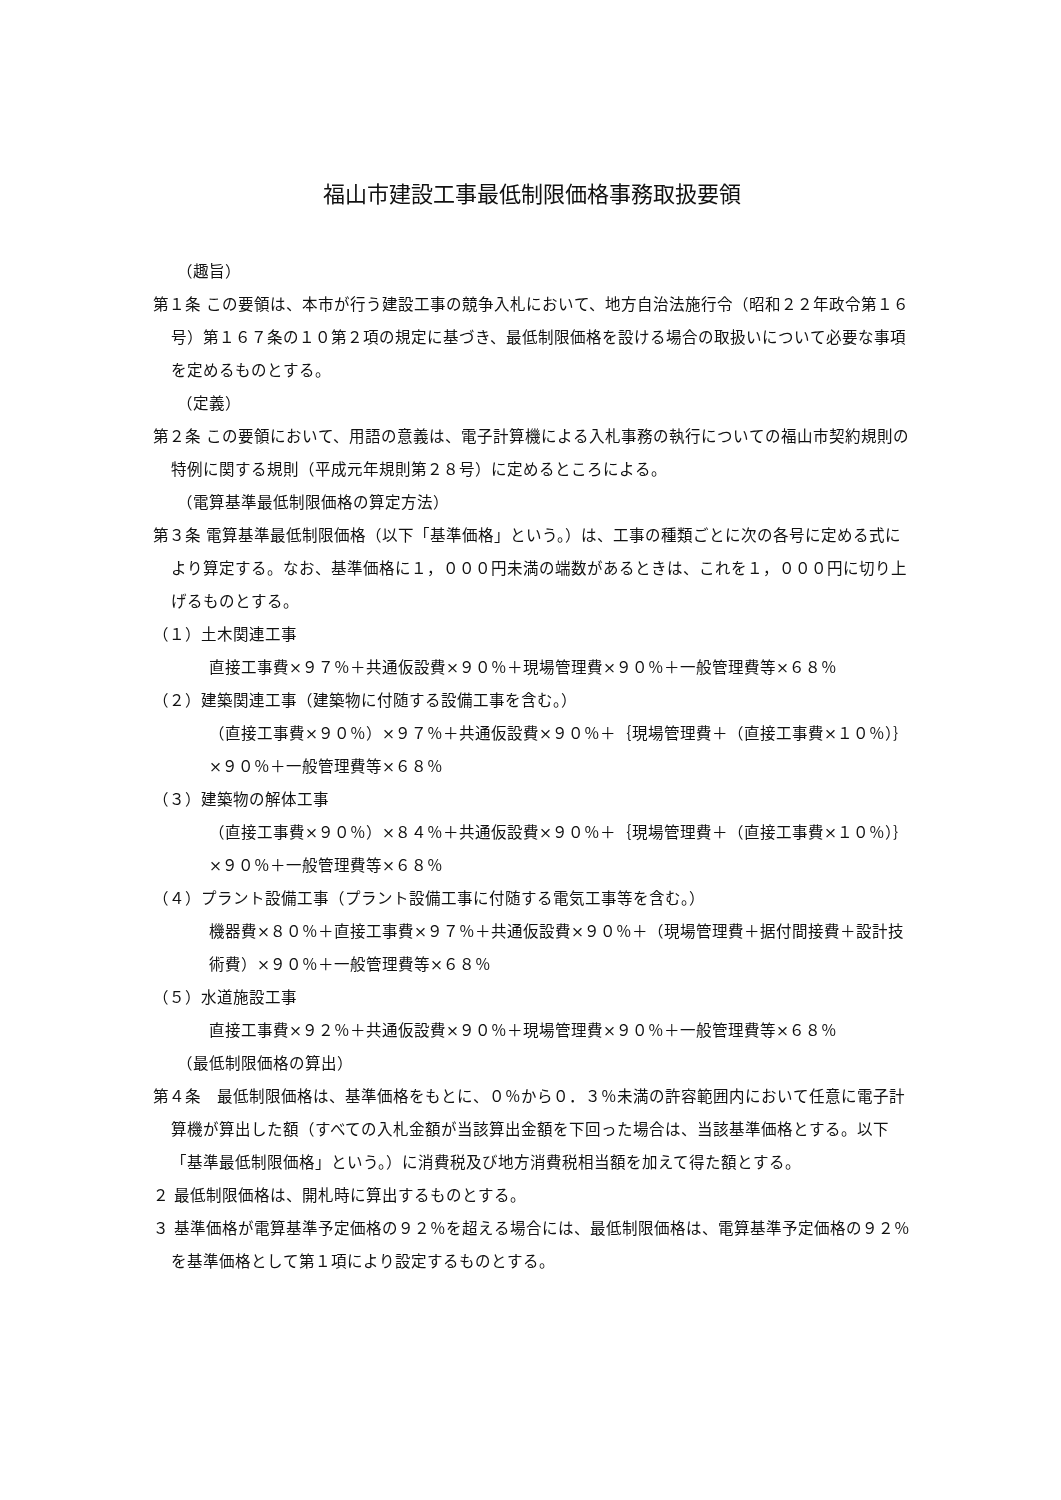福山市建設工事最低制限価格事務取扱要領
（趣旨）
第１条 この要領は、本市が行う建設工事の競争入札において、地方自治法施行令（昭和２２年政令第１６号）第１６７条の１０第２項の規定に基づき、最低制限価格を設ける場合の取扱いについて必要な事項を定めるものとする。
（定義）
第２条 この要領において、用語の意義は、電子計算機による入札事務の執行についての福山市契約規則の特例に関する規則（平成元年規則第２８号）に定めるところによる。
（電算基準最低制限価格の算定方法）
第３条 電算基準最低制限価格（以下「基準価格」という。）は、工事の種類ごとに次の各号に定める式により算定する。なお、基準価格に１，０００円未満の端数があるときは、これを１，０００円に切り上げるものとする。
（１）土木関連工事
直接工事費×９７％＋共通仮設費×９０％＋現場管理費×９０％＋一般管理費等×６８％
（２）建築関連工事（建築物に付随する設備工事を含む。）
（直接工事費×９０％）×９７％＋共通仮設費×９０％＋｛現場管理費＋（直接工事費×１０％）｝×９０％＋一般管理費等×６８％
（３）建築物の解体工事
（直接工事費×９０％）×８４％＋共通仮設費×９０％＋｛現場管理費＋（直接工事費×１０％）｝×９０％＋一般管理費等×６８％
（４）プラント設備工事（プラント設備工事に付随する電気工事等を含む。）
機器費×８０％＋直接工事費×９７％＋共通仮設費×９０％＋（現場管理費＋据付間接費＋設計技術費）×９０％＋一般管理費等×６８％
（５）水道施設工事
直接工事費×９２％＋共通仮設費×９０％＋現場管理費×９０％＋一般管理費等×６８％
（最低制限価格の算出）
第４条　最低制限価格は、基準価格をもとに、０％から０．３％未満の許容範囲内において任意に電子計算機が算出した額（すべての入札金額が当該算出金額を下回った場合は、当該基準価格とする。以下「基準最低制限価格」という。）に消費税及び地方消費税相当額を加えて得た額とする。
２ 最低制限価格は、開札時に算出するものとする。
３ 基準価格が電算基準予定価格の９２％を超える場合には、最低制限価格は、電算基準予定価格の９２％を基準価格として第１項により設定するものとする。